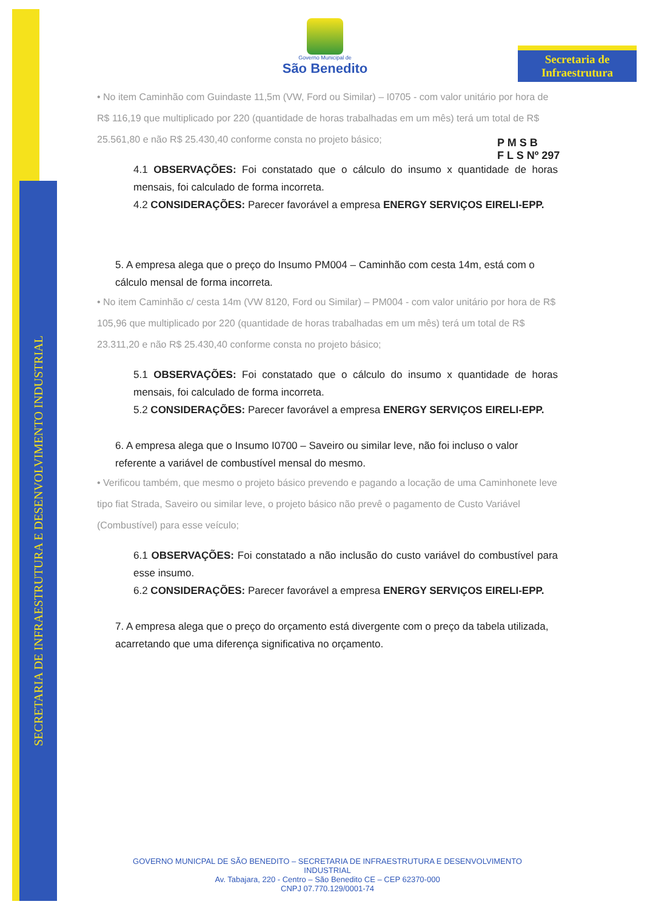SECRETARIA DE INFRAESTRUTURA E DESENVOLVIMENTO INDUSTRIAL
Secretaria de
Infraestrutura
Governo Municipal de
São Benedito
P M S B
F L S Nº 297
• No item Caminhão com Guindaste 11,5m (VW, Ford ou Similar) – I0705 - com valor unitário por hora de R$ 116,19 que multiplicado por 220 (quantidade de horas trabalhadas em um mês) terá um total de R$ 25.561,80 e não R$ 25.430,40 conforme consta no projeto básico;
4.1 OBSERVAÇÕES: Foi constatado que o cálculo do insumo x quantidade de horas mensais, foi calculado de forma incorreta.
4.2 CONSIDERAÇÕES: Parecer favorável a empresa ENERGY SERVIÇOS EIRELI-EPP.
5. A empresa alega que o preço do Insumo PM004 – Caminhão com cesta 14m, está com o cálculo mensal de forma incorreta.
• No item Caminhão c/ cesta 14m (VW 8120, Ford ou Similar) – PM004 - com valor unitário por hora de R$ 105,96 que multiplicado por 220 (quantidade de horas trabalhadas em um mês) terá um total de R$ 23.311,20 e não R$ 25.430,40 conforme consta no projeto básico;
5.1 OBSERVAÇÕES: Foi constatado que o cálculo do insumo x quantidade de horas mensais, foi calculado de forma incorreta.
5.2 CONSIDERAÇÕES: Parecer favorável a empresa ENERGY SERVIÇOS EIRELI-EPP.
6. A empresa alega que o Insumo I0700 – Saveiro ou similar leve, não foi incluso o valor referente a variável de combustível mensal do mesmo.
• Verificou também, que mesmo o projeto básico prevendo e pagando a locação de uma Caminhonete leve tipo fiat Strada, Saveiro ou similar leve, o projeto básico não prevê o pagamento de Custo Variável (Combustível) para esse veículo;
6.1 OBSERVAÇÕES: Foi constatado a não inclusão do custo variável do combustível para esse insumo.
6.2 CONSIDERAÇÕES: Parecer favorável a empresa ENERGY SERVIÇOS EIRELI-EPP.
7. A empresa alega que o preço do orçamento está divergente com o preço da tabela utilizada, acarretando que uma diferença significativa no orçamento.
GOVERNO MUNICPAL DE SÃO BENEDITO – SECRETARIA DE INFRAESTRUTURA E DESENVOLVIMENTO INDUSTRIAL
Av. Tabajara, 220 - Centro – São Benedito CE – CEP 62370-000
CNPJ 07.770.129/0001-74